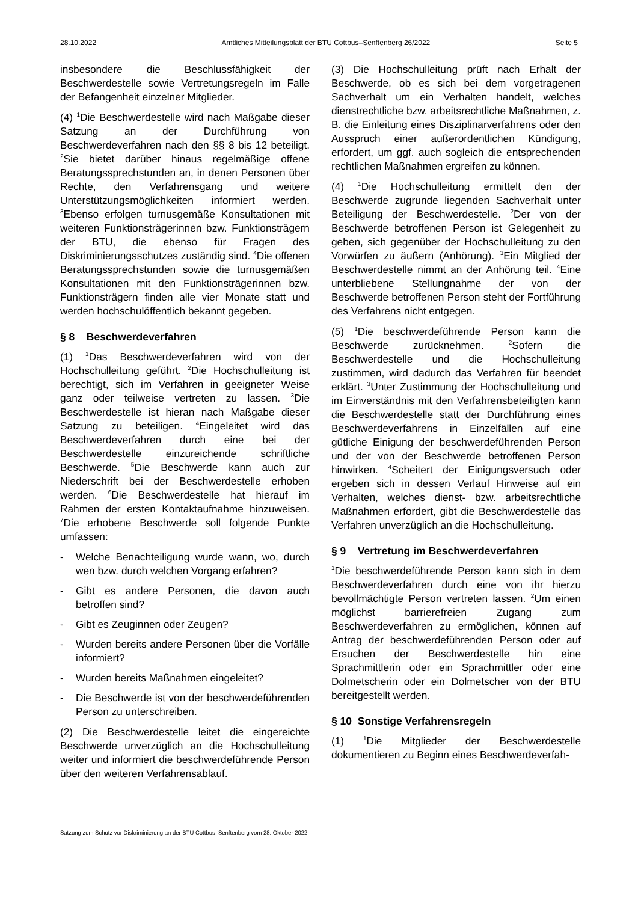28.10.2022 Amtliches Mitteilungsblatt der BTU Cottbus–Senftenberg 26/2022 Seite 5
insbesondere die Beschlussfähigkeit der Beschwerdestelle sowie Vertretungsregeln im Falle der Befangenheit einzelner Mitglieder.
(4) <sup>1</sup>Die Beschwerdestelle wird nach Maßgabe dieser Satzung an der Durchführung von Beschwerdeverfahren nach den §§ 8 bis 12 beteiligt. <sup>2</sup>Sie bietet darüber hinaus regelmäßige offene Beratungssprechstunden an, in denen Personen über Rechte, den Verfahrensgang und weitere Unterstützungsmöglichkeiten informiert werden. <sup>3</sup>Ebenso erfolgen turnusgemäße Konsultationen mit weiteren Funktionsträgerinnen bzw. Funktionsträgern der BTU, die ebenso für Fragen des Diskriminierungsschutzes zuständig sind. <sup>4</sup>Die offenen Beratungssprechstunden sowie die turnusgemäßen Konsultationen mit den Funktionsträgerinnen bzw. Funktionsträgern finden alle vier Monate statt und werden hochschulöffentlich bekannt gegeben.
§ 8 Beschwerdeverfahren
(1) <sup>1</sup>Das Beschwerdeverfahren wird von der Hochschulleitung geführt. <sup>2</sup>Die Hochschulleitung ist berechtigt, sich im Verfahren in geeigneter Weise ganz oder teilweise vertreten zu lassen. <sup>3</sup>Die Beschwerdestelle ist hieran nach Maßgabe dieser Satzung zu beteiligen. <sup>4</sup>Eingeleitet wird das Beschwerdeverfahren durch eine bei der Beschwerdestelle einzureichende schriftliche Beschwerde. <sup>5</sup>Die Beschwerde kann auch zur Niederschrift bei der Beschwerdestelle erhoben werden. <sup>6</sup>Die Beschwerdestelle hat hierauf im Rahmen der ersten Kontaktaufnahme hinzuweisen. <sup>7</sup>Die erhobene Beschwerde soll folgende Punkte umfassen:
- Welche Benachteiligung wurde wann, wo, durch wen bzw. durch welchen Vorgang erfahren?
- Gibt es andere Personen, die davon auch betroffen sind?
- Gibt es Zeuginnen oder Zeugen?
- Wurden bereits andere Personen über die Vorfälle informiert?
- Wurden bereits Maßnahmen eingeleitet?
- Die Beschwerde ist von der beschwerdeführenden Person zu unterschreiben.
(2) Die Beschwerdestelle leitet die eingereichte Beschwerde unverzüglich an die Hochschulleitung weiter und informiert die beschwerdeführende Person über den weiteren Verfahrensablauf.
(3) Die Hochschulleitung prüft nach Erhalt der Beschwerde, ob es sich bei dem vorgetragenen Sachverhalt um ein Verhalten handelt, welches dienstrechtliche bzw. arbeitsrechtliche Maßnahmen, z. B. die Einleitung eines Disziplinarverfahrens oder den Ausspruch einer außerordentlichen Kündigung, erfordert, um ggf. auch sogleich die entsprechenden rechtlichen Maßnahmen ergreifen zu können.
(4) <sup>1</sup>Die Hochschulleitung ermittelt den der Beschwerde zugrunde liegenden Sachverhalt unter Beteiligung der Beschwerdestelle. <sup>2</sup>Der von der Beschwerde betroffenen Person ist Gelegenheit zu geben, sich gegenüber der Hochschulleitung zu den Vorwürfen zu äußern (Anhörung). <sup>3</sup>Ein Mitglied der Beschwerdestelle nimmt an der Anhörung teil. <sup>4</sup>Eine unterbliebene Stellungnahme der von der Beschwerde betroffenen Person steht der Fortführung des Verfahrens nicht entgegen.
(5) <sup>1</sup>Die beschwerdeführende Person kann die Beschwerde zurücknehmen. <sup>2</sup>Sofern die Beschwerdestelle und die Hochschulleitung zustimmen, wird dadurch das Verfahren für beendet erklärt. <sup>3</sup>Unter Zustimmung der Hochschulleitung und im Einverständnis mit den Verfahrensbeteiligten kann die Beschwerdestelle statt der Durchführung eines Beschwerdeverfahrens in Einzelfällen auf eine gütliche Einigung der beschwerdeführenden Person und der von der Beschwerde betroffenen Person hinwirken. <sup>4</sup>Scheitert der Einigungsversuch oder ergeben sich in dessen Verlauf Hinweise auf ein Verhalten, welches dienst- bzw. arbeitsrechtliche Maßnahmen erfordert, gibt die Beschwerdestelle das Verfahren unverzüglich an die Hochschulleitung.
§ 9 Vertretung im Beschwerdeverfahren
<sup>1</sup> Die beschwerdeführende Person kann sich in dem Beschwerdeverfahren durch eine von ihr hierzu bevollmächtigte Person vertreten lassen. <sup>2</sup>Um einen möglichst barrierefreien Zugang zum Beschwerdeverfahren zu ermöglichen, können auf Antrag der beschwerdeführenden Person oder auf Ersuchen der Beschwerdestelle hin eine Sprachmittlerin oder ein Sprachmittler oder eine Dolmetscherin oder ein Dolmetscher von der BTU bereitgestellt werden.
§ 10 Sonstige Verfahrensregeln
(1) <sup>1</sup>Die Mitglieder der Beschwerdestelle dokumentieren zu Beginn eines Beschwerdeverfah-
Satzung zum Schutz vor Diskriminierung an der BTU Cottbus–Senftenberg vom 28. Oktober 2022